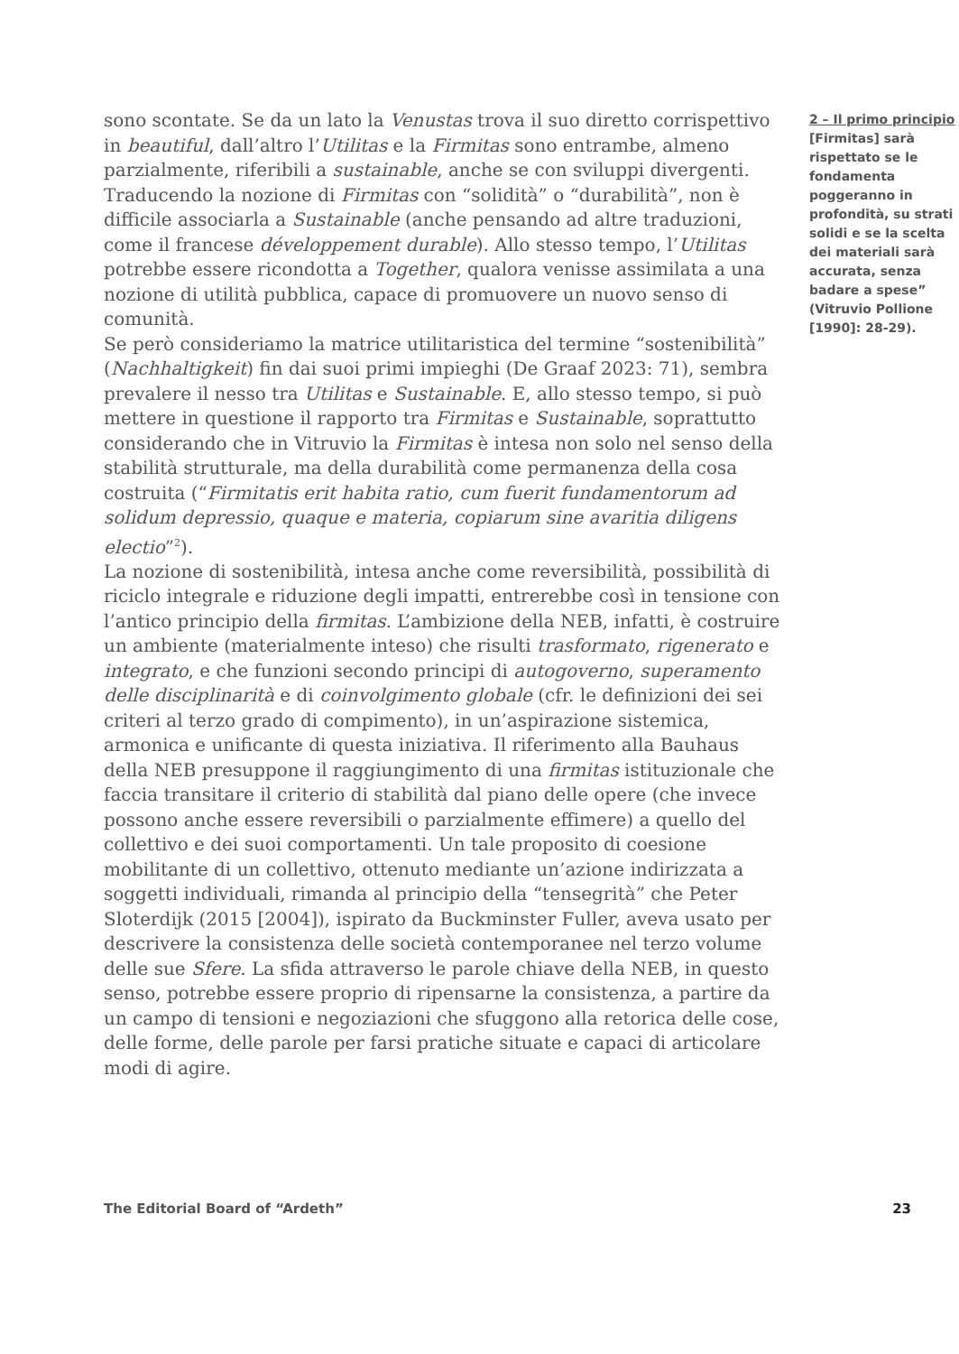sono scontate. Se da un lato la Venustas trova il suo diretto corrispettivo in beautiful, dall’altro l’Utilitas e la Firmitas sono entrambe, almeno parzialmente, riferibili a sustainable, anche se con sviluppi divergenti. Traducendo la nozione di Firmitas con “solidità” o “durabilità”, non è difficile associarla a Sustainable (anche pensando ad altre traduzioni, come il francese développement durable). Allo stesso tempo, l’Utilitas potrebbe essere ricondotta a Together, qualora venisse assimilata a una nozione di utilità pubblica, capace di promuovere un nuovo senso di comunità.
Se però consideriamo la matrice utilitaristica del termine “sostenibilità” (Nachhaltigkeit) fin dai suoi primi impieghi (De Graaf 2023: 71), sembra prevalere il nesso tra Utilitas e Sustainable. E, allo stesso tempo, si può mettere in questione il rapporto tra Firmitas e Sustainable, soprattutto considerando che in Vitruvio la Firmitas è intesa non solo nel senso della stabilità strutturale, ma della durabilità come permanenza della cosa costruita (“Firmitatis erit habita ratio, cum fuerit fundamentorum ad solidum depressio, quaque e materia, copiarum sine avaritia diligens electio”<sup>2</sup>).
La nozione di sostenibilità, intesa anche come reversibilità, possibilità di riciclo integrale e riduzione degli impatti, entrerebbe così in tensione con l’antico principio della firmitas. L’ambizione della NEB, infatti, è costruire un ambiente (materialmente inteso) che risulti trasformato, rigenerato e integrato, e che funzioni secondo principi di autogoverno, superamento delle disciplinarità e di coinvolgimento globale (cfr. le definizioni dei sei criteri al terzo grado di compimento), in un’aspirazione sistemica, armonica e unificante di questa iniziativa. Il riferimento alla Bauhaus della NEB presuppone il raggiungimento di una firmitas istituzionale che faccia transitare il criterio di stabilità dal piano delle opere (che invece possono anche essere reversibili o parzialmente effimere) a quello del collettivo e dei suoi comportamenti. Un tale proposito di coesione mobilitante di un collettivo, ottenuto mediante un’azione indirizzata a soggetti individuali, rimanda al principio della “tensegrità” che Peter Sloterdijk (2015 [2004]), ispirato da Buckminster Fuller, aveva usato per descrivere la consistenza delle società contemporanee nel terzo volume delle sue Sfere. La sfida attraverso le parole chiave della NEB, in questo senso, potrebbe essere proprio di ripensarne la consistenza, a partire da un campo di tensioni e negoziazioni che sfuggono alla retorica delle cose, delle forme, delle parole per farsi pratiche situate e capaci di articolare modi di agire.
2 – Il primo principio [Firmitas] sarà rispettato se le fondamenta poggeranno in profondità, su strati solidi e se la scelta dei materiali sarà accurata, senza badare a spese” (Vitruvio Pollione [1990]: 28-29).
The Editorial Board of “Ardeth” 23